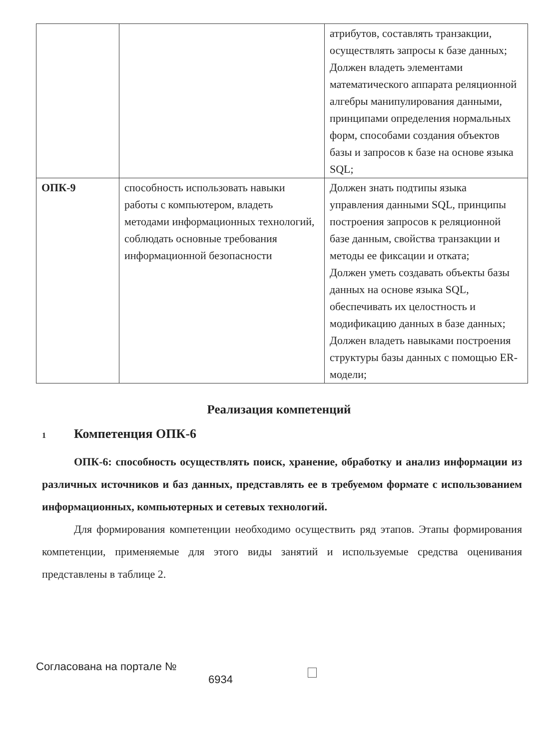| | | атрибутов, составлять транзакции, осуществлять запросы к базе данных; Должен владеть элементами математического аппарата реляционной алгебры манипулирования данными, принципами определения нормальных форм, способами создания объектов базы и запросов к базе на основе языка SQL; |
| ОПК-9 | способность использовать навыки работы с компьютером, владеть методами информационных технологий, соблюдать основные требования информационной безопасности | Должен знать подтипы языка управления данными SQL, принципы построения запросов к реляционной базе данным, свойства транзакции и методы ее фиксации и отката; Должен уметь создавать объекты базы данных на основе языка SQL, обеспечивать их целостность и модификацию данных в базе данных; Должен владеть навыками построения структуры базы данных с помощью ER-модели; |
Реализация компетенций
1 Компетенция ОПК-6
ОПК-6: способность осуществлять поиск, хранение, обработку и анализ информации из различных источников и баз данных, представлять ее в требуемом формате с использованием информационных, компьютерных и сетевых технологий.
Для формирования компетенции необходимо осуществить ряд этапов. Этапы формирования компетенции, применяемые для этого виды занятий и используемые средства оценивания представлены в таблице 2.
Согласована на портале №
6934